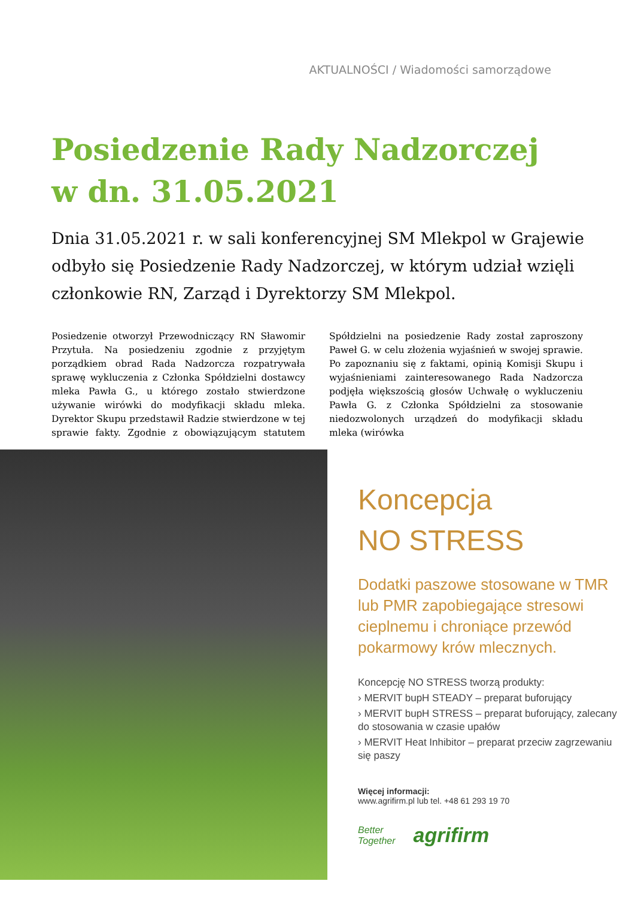AKTUALNOŚCI / Wiadomości samorządowe
Posiedzenie Rady Nadzorczej
w dn. 31.05.2021
Dnia 31.05.2021 r. w sali konferencyjnej SM Mlekpol w Grajewie odbyło się Posiedzenie Rady Nadzorczej, w którym udział wzięli członkowie RN, Zarząd i Dyrektorzy SM Mlekpol.
Posiedzenie otworzył Przewodniczący RN Sławomir Przytuła. Na posiedzeniu zgodnie z przyjętym porządkiem obrad Rada Nadzorcza rozpatrywała sprawę wykluczenia z Członka Spółdzielni dostawcy mleka Pawła G., u którego zostało stwierdzone używanie wirówki do modyfikacji składu mleka. Dyrektor Skupu przedstawił Radzie stwierdzone w tej sprawie fakty. Zgodnie z obowiązującym statutem Spółdzielni na posiedzenie Rady został zaproszony Paweł G. w celu złożenia wyjaśnień w swojej sprawie. Po zapoznaniu się z faktami, opinią Komisji Skupu i wyjaśnieniami zainteresowanego Rada Nadzorcza podjęła większością głosów Uchwałę o wykluczeniu Pawła G. z Członka Spółdzielni za stosowanie niedozwolonych urządzeń do modyfikacji składu mleka (wirówka
Koncepcja
NO STRESS
Dodatki paszowe stosowane w TMR lub PMR zapobiegające stresowi cieplnemu i chroniące przewód pokarmowy krów mlecznych.
Koncepcję NO STRESS tworzą produkty:
› MERVIT bupH STEADY – preparat buforujący
› MERVIT bupH STRESS – preparat buforujący, zalecany do stosowania w czasie upałów
› MERVIT Heat Inhibitor – preparat przeciw zagrzewaniu się paszy
Więcej informacji:
www.agrifirm.pl lub tel. +48 61 293 19 70
Better
Together agrifirm